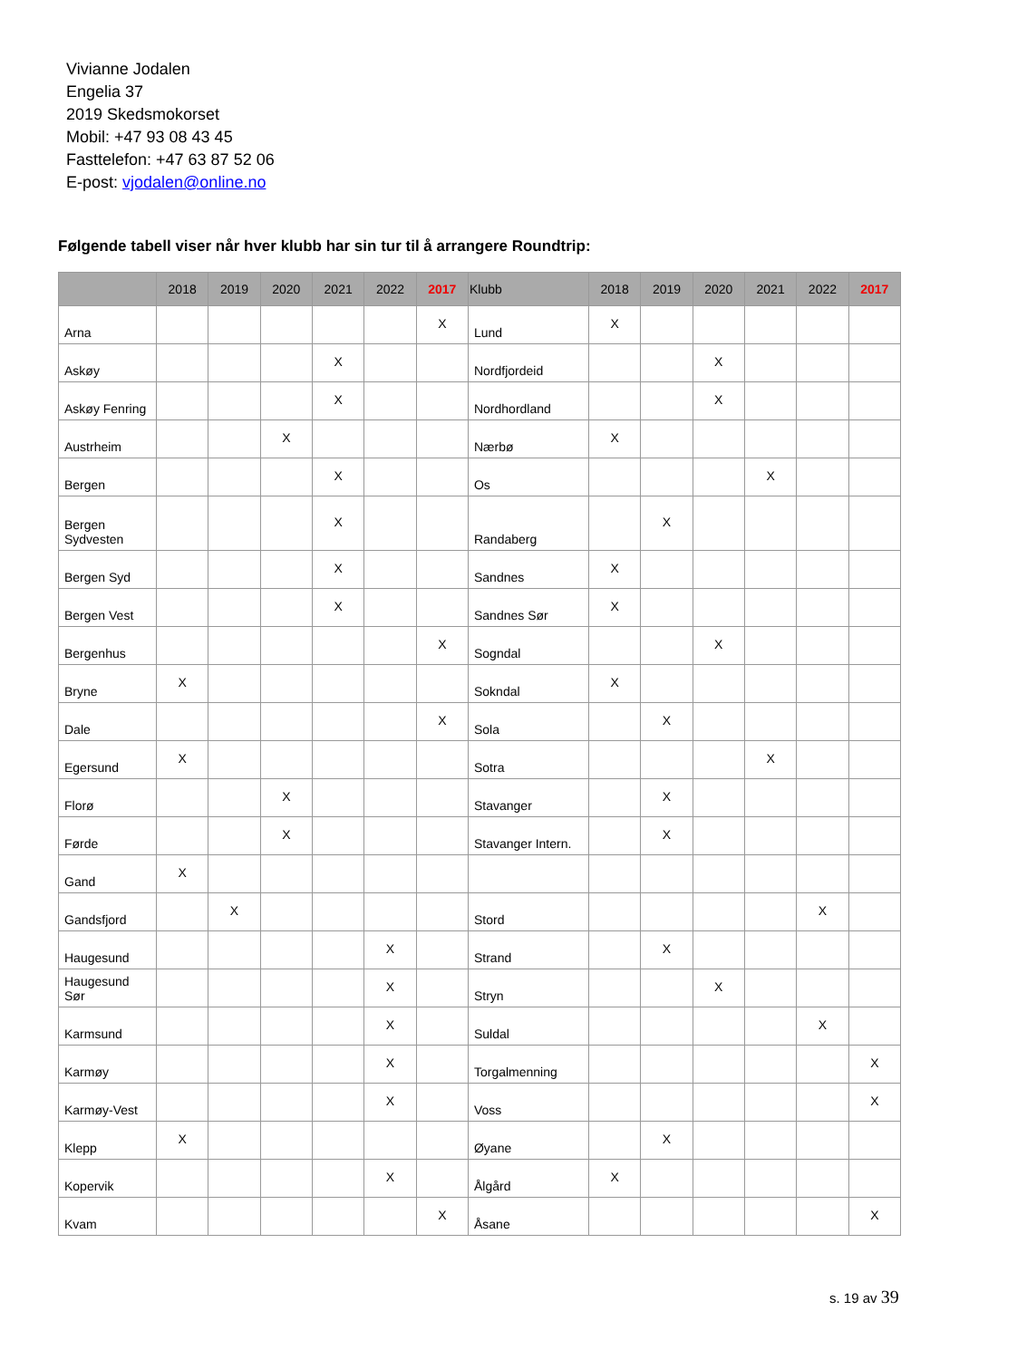Vivianne Jodalen
Engelia 37
2019 Skedsmokorset
Mobil: +47 93 08 43 45
Fasttelefon: +47 63 87 52 06
E-post: vjodalen@online.no
Følgende tabell viser når hver klubb har sin tur til å arrangere Roundtrip:
| | 2018 | 2019 | 2020 | 2021 | 2022 | 2017 | Klubb | 2018 | 2019 | 2020 | 2021 | 2022 | 2017 |
| --- | --- | --- | --- | --- | --- | --- | --- | --- | --- | --- | --- | --- | --- |
| Arna | | | | | | X | Lund | X | | | | | |
| Askøy | | | | X | | | Nordfjordeid | | | X | | | |
| Askøy Fenring | | | | X | | | Nordhordland | | | X | | | |
| Austrheim | | | X | | | | Nærbø | X | | | | | |
| Bergen | | | | X | | | Os | | | | X | | |
| Bergen Sydvesten | | | | X | | | Randaberg | | X | | | | |
| Bergen Syd | | | | X | | | Sandnes | X | | | | | |
| Bergen Vest | | | | X | | | Sandnes Sør | X | | | | | |
| Bergenhus | | | | | | X | Sogndal | | | X | | | |
| Bryne | X | | | | | | Sokndal | X | | | | | |
| Dale | | | | | | X | Sola | | X | | | | |
| Egersund | X | | | | | | Sotra | | | | X | | |
| Florø | | | X | | | | Stavanger | | X | | | | |
| Førde | | | X | | | | Stavanger Intern. | | X | | | | |
| Gand | X | | | | | | | | | | | | |
| Gandsfjord | | X | | | | | Stord | | | | | X | |
| Haugesund | | | | | X | | Strand | | X | | | | |
| Haugesund Sør | | | | | X | | Stryn | | | X | | | |
| Karmsund | | | | | X | | Suldal | | | | | X | |
| Karmøy | | | | | X | | Torgalmenning | | | | | | X |
| Karmøy-Vest | | | | | X | | Voss | | | | | | X |
| Klepp | X | | | | | | Øyane | | X | | | | |
| Kopervik | | | | | X | | Ålgård | X | | | | | |
| Kvam | | | | | | X | Åsane | | | | | | X |
s. 19 av 39